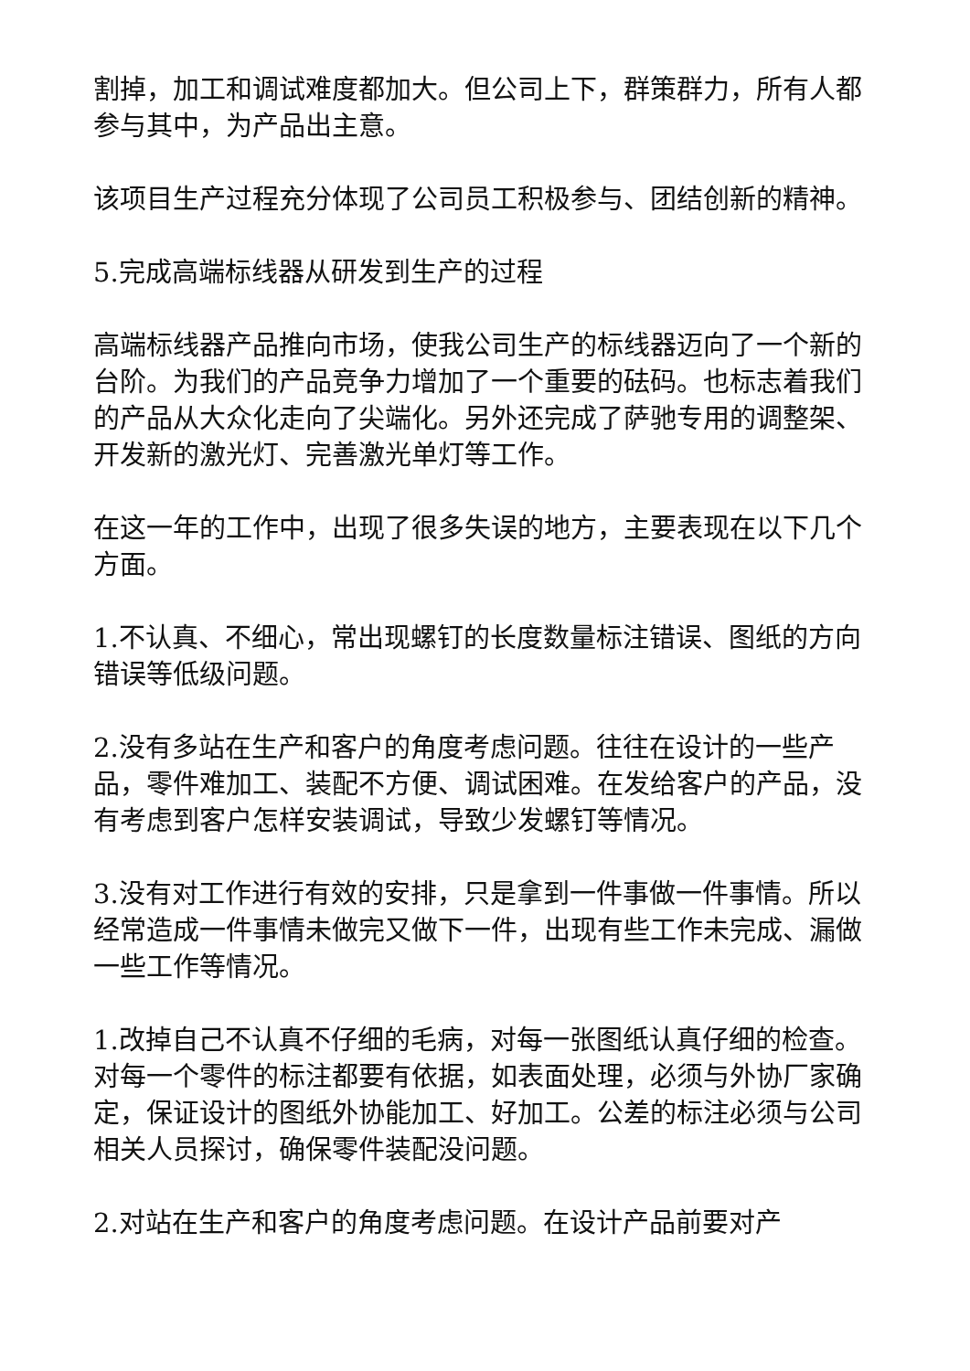割掉，加工和调试难度都加大。但公司上下，群策群力，所有人都参与其中，为产品出主意。
该项目生产过程充分体现了公司员工积极参与、团结创新的精神。
5.完成高端标线器从研发到生产的过程
高端标线器产品推向市场，使我公司生产的标线器迈向了一个新的台阶。为我们的产品竞争力增加了一个重要的砝码。也标志着我们的产品从大众化走向了尖端化。另外还完成了萨驰专用的调整架、开发新的激光灯、完善激光单灯等工作。
在这一年的工作中，出现了很多失误的地方，主要表现在以下几个方面。
1.不认真、不细心，常出现螺钉的长度数量标注错误、图纸的方向错误等低级问题。
2.没有多站在生产和客户的角度考虑问题。往往在设计的一些产品，零件难加工、装配不方便、调试困难。在发给客户的产品，没有考虑到客户怎样安装调试，导致少发螺钉等情况。
3.没有对工作进行有效的安排，只是拿到一件事做一件事情。所以经常造成一件事情未做完又做下一件，出现有些工作未完成、漏做一些工作等情况。
1.改掉自己不认真不仔细的毛病，对每一张图纸认真仔细的检查。对每一个零件的标注都要有依据，如表面处理，必须与外协厂家确定，保证设计的图纸外协能加工、好加工。公差的标注必须与公司相关人员探讨，确保零件装配没问题。
2.对站在生产和客户的角度考虑问题。在设计产品前要对产